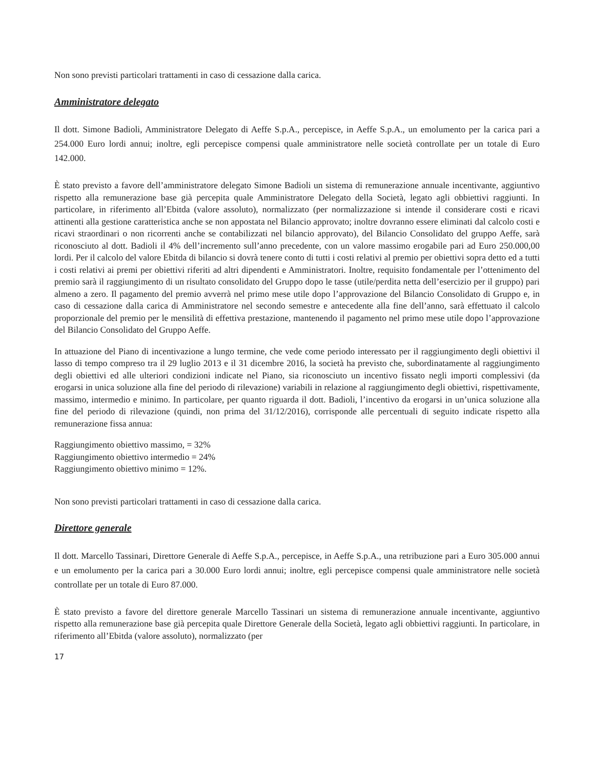Non sono previsti particolari trattamenti in caso di cessazione dalla carica.
Amministratore delegato
Il dott. Simone Badioli, Amministratore Delegato di Aeffe S.p.A., percepisce, in Aeffe S.p.A., un emolumento per la carica pari a 254.000 Euro lordi annui; inoltre, egli percepisce compensi quale amministratore nelle società controllate per un totale di Euro 142.000.
È stato previsto a favore dell’amministratore delegato Simone Badioli un sistema di remunerazione annuale incentivante, aggiuntivo rispetto alla remunerazione base già percepita quale Amministratore Delegato della Società, legato agli obbiettivi raggiunti. In particolare, in riferimento all’Ebitda (valore assoluto), normalizzato (per normalizzazione si intende il considerare costi e ricavi attinenti alla gestione caratteristica anche se non appostata nel Bilancio approvato; inoltre dovranno essere eliminati dal calcolo costi e ricavi straordinari o non ricorrenti anche se contabilizzati nel bilancio approvato), del Bilancio Consolidato del gruppo Aeffe, sarà riconosciuto al dott. Badioli il 4% dell’incremento sull’anno precedente, con un valore massimo erogabile pari ad Euro 250.000,00 lordi. Per il calcolo del valore Ebitda di bilancio si dovrà tenere conto di tutti i costi relativi al premio per obiettivi sopra detto ed a tutti i costi relativi ai premi per obiettivi riferiti ad altri dipendenti e Amministratori. Inoltre, requisito fondamentale per l’ottenimento del premio sarà il raggiungimento di un risultato consolidato del Gruppo dopo le tasse (utile/perdita netta dell’esercizio per il gruppo) pari almeno a zero. Il pagamento del premio avverrà nel primo mese utile dopo l’approvazione del Bilancio Consolidato di Gruppo e, in caso di cessazione dalla carica di Amministratore nel secondo semestre e antecedente alla fine dell’anno, sarà effettuato il calcolo proporzionale del premio per le mensilità di effettiva prestazione, mantenendo il pagamento nel primo mese utile dopo l’approvazione del Bilancio Consolidato del Gruppo Aeffe.
In attuazione del Piano di incentivazione a lungo termine, che vede come periodo interessato per il raggiungimento degli obiettivi il lasso di tempo compreso tra il 29 luglio 2013 e il 31 dicembre 2016, la società ha previsto che, subordinatamente al raggiungimento degli obiettivi ed alle ulteriori condizioni indicate nel Piano, sia riconosciuto un incentivo fissato negli importi complessivi (da erogarsi in unica soluzione alla fine del periodo di rilevazione) variabili in relazione al raggiungimento degli obiettivi, rispettivamente, massimo, intermedio e minimo. In particolare, per quanto riguarda il dott. Badioli, l’incentivo da erogarsi in un’unica soluzione alla fine del periodo di rilevazione (quindi, non prima del 31/12/2016), corrisponde alle percentuali di seguito indicate rispetto alla remunerazione fissa annua:
Raggiungimento obiettivo massimo, = 32%
Raggiungimento obiettivo intermedio = 24%
Raggiungimento obiettivo minimo = 12%.
Non sono previsti particolari trattamenti in caso di cessazione dalla carica.
Direttore generale
Il dott. Marcello Tassinari, Direttore Generale di Aeffe S.p.A., percepisce, in Aeffe S.p.A., una retribuzione pari a Euro 305.000 annui e un emolumento per la carica pari a 30.000 Euro lordi annui; inoltre, egli percepisce compensi quale amministratore nelle società controllate per un totale di Euro 87.000.
È stato previsto a favore del direttore generale Marcello Tassinari un sistema di remunerazione annuale incentivante, aggiuntivo rispetto alla remunerazione base già percepita quale Direttore Generale della Società, legato agli obbiettivi raggiunti. In particolare, in riferimento all’Ebitda (valore assoluto), normalizzato (per
17